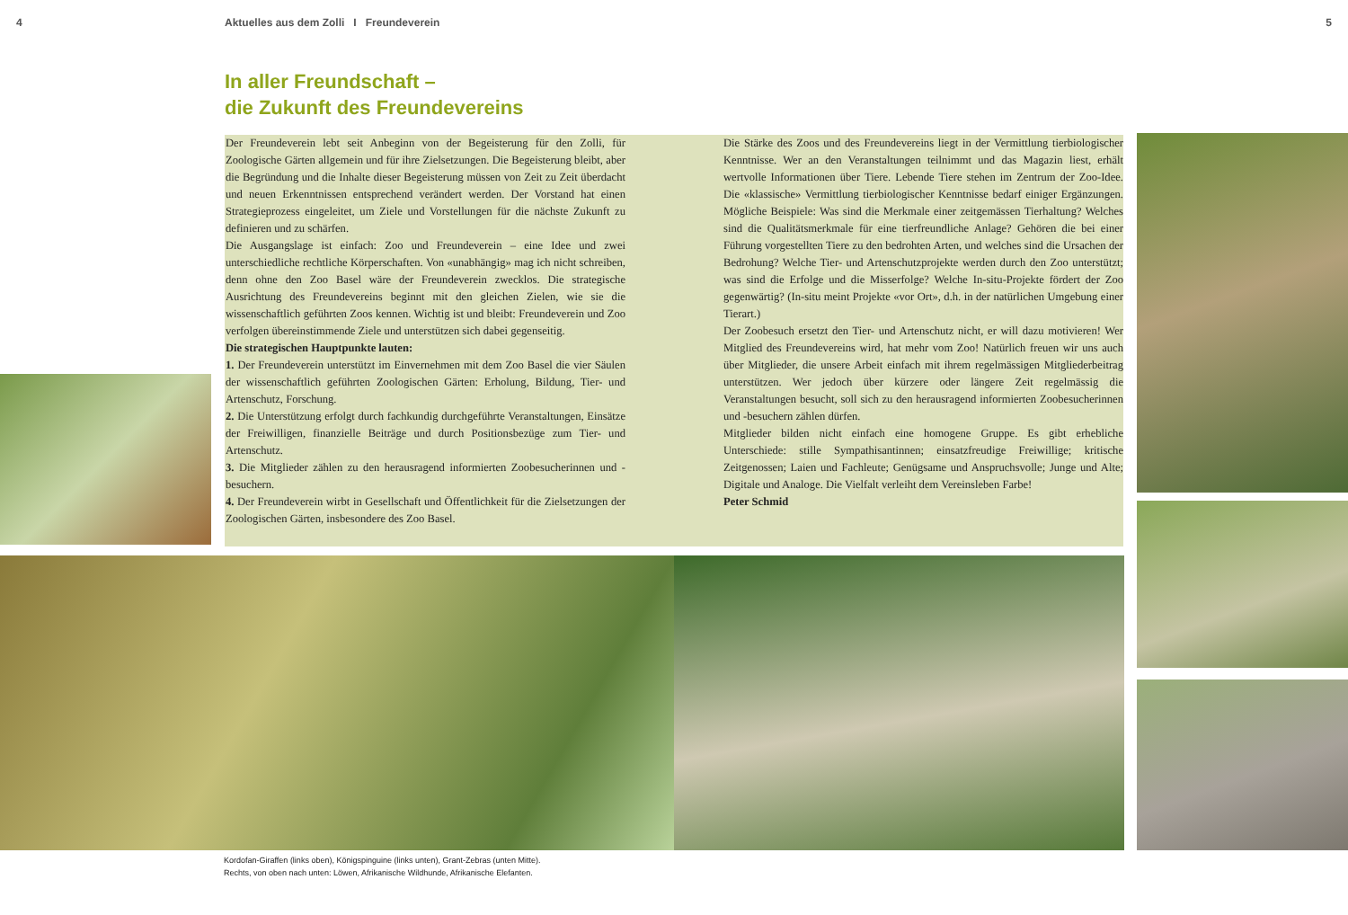4
Aktuelles aus dem Zolli I Freundeverein
5
In aller Freundschaft –
die Zukunft des Freundevereins
Der Freundeverein lebt seit Anbeginn von der Begeisterung für den Zolli, für Zoologische Gärten allgemein und für ihre Zielsetzungen. Die Begeisterung bleibt, aber die Begründung und die Inhalte dieser Begeisterung müssen von Zeit zu Zeit überdacht und neuen Erkenntnissen entsprechend verändert werden. Der Vorstand hat einen Strategieprozess eingeleitet, um Ziele und Vorstellungen für die nächste Zukunft zu definieren und zu schärfen.
Die Ausgangslage ist einfach: Zoo und Freundeverein – eine Idee und zwei unterschiedliche rechtliche Körperschaften. Von «unabhängig» mag ich nicht schreiben, denn ohne den Zoo Basel wäre der Freundeverein zwecklos. Die strategische Ausrichtung des Freundevereins beginnt mit den gleichen Zielen, wie sie die wissenschaftlich geführten Zoos kennen. Wichtig ist und bleibt: Freundeverein und Zoo verfolgen übereinstimmende Ziele und unterstützen sich dabei gegenseitig.
Die strategischen Hauptpunkte lauten:
1. Der Freundeverein unterstützt im Einvernehmen mit dem Zoo Basel die vier Säulen der wissenschaftlich geführten Zoologischen Gärten: Erholung, Bildung, Tier- und Artenschutz, Forschung.
2. Die Unterstützung erfolgt durch fachkundig durchgeführte Veranstaltungen, Einsätze der Freiwilligen, finanzielle Beiträge und durch Positionsbezüge zum Tier- und Artenschutz.
3. Die Mitglieder zählen zu den herausragend informierten Zoobesucherinnen und -besuchern.
4. Der Freundeverein wirbt in Gesellschaft und Öffentlichkeit für die Zielsetzungen der Zoologischen Gärten, insbesondere des Zoo Basel.
Die Stärke des Zoos und des Freundevereins liegt in der Vermittlung tierbiologischer Kenntnisse. Wer an den Veranstaltungen teilnimmt und das Magazin liest, erhält wertvolle Informationen über Tiere. Lebende Tiere stehen im Zentrum der Zoo-Idee. Die «klassische» Vermittlung tierbiologischer Kenntnisse bedarf einiger Ergänzungen. Mögliche Beispiele: Was sind die Merkmale einer zeitgemässen Tierhaltung? Welches sind die Qualitätsmerkmale für eine tierfreundliche Anlage? Gehören die bei einer Führung vorgestellten Tiere zu den bedrohten Arten, und welches sind die Ursachen der Bedrohung? Welche Tier- und Artenschutzprojekte werden durch den Zoo unterstützt; was sind die Erfolge und die Misserfolge? Welche In-situ-Projekte fördert der Zoo gegenwärtig? (In-situ meint Projekte «vor Ort», d.h. in der natürlichen Umgebung einer Tierart.)
Der Zoobesuch ersetzt den Tier- und Artenschutz nicht, er will dazu motivieren! Wer Mitglied des Freundevereins wird, hat mehr vom Zoo! Natürlich freuen wir uns auch über Mitglieder, die unsere Arbeit einfach mit ihrem regelmässigen Mitgliederbeitrag unterstützen. Wer jedoch über kürzere oder längere Zeit regelmässig die Veranstaltungen besucht, soll sich zu den herausragend informierten Zoobesucherinnen und -besuchern zählen dürfen.
Mitglieder bilden nicht einfach eine homogene Gruppe. Es gibt erhebliche Unterschiede: stille Sympathisantinnen; einsatzfreudige Freiwillige; kritische Zeitgenossen; Laien und Fachleute; Genügsame und Anspruchsvolle; Junge und Alte; Digitale und Analoge. Die Vielfalt verleiht dem Vereinsleben Farbe!
Peter Schmid
Kordofan-Giraffen (links oben), Königspinguine (links unten), Grant-Zebras (unten Mitte).
Rechts, von oben nach unten: Löwen, Afrikanische Wildhunde, Afrikanische Elefanten.